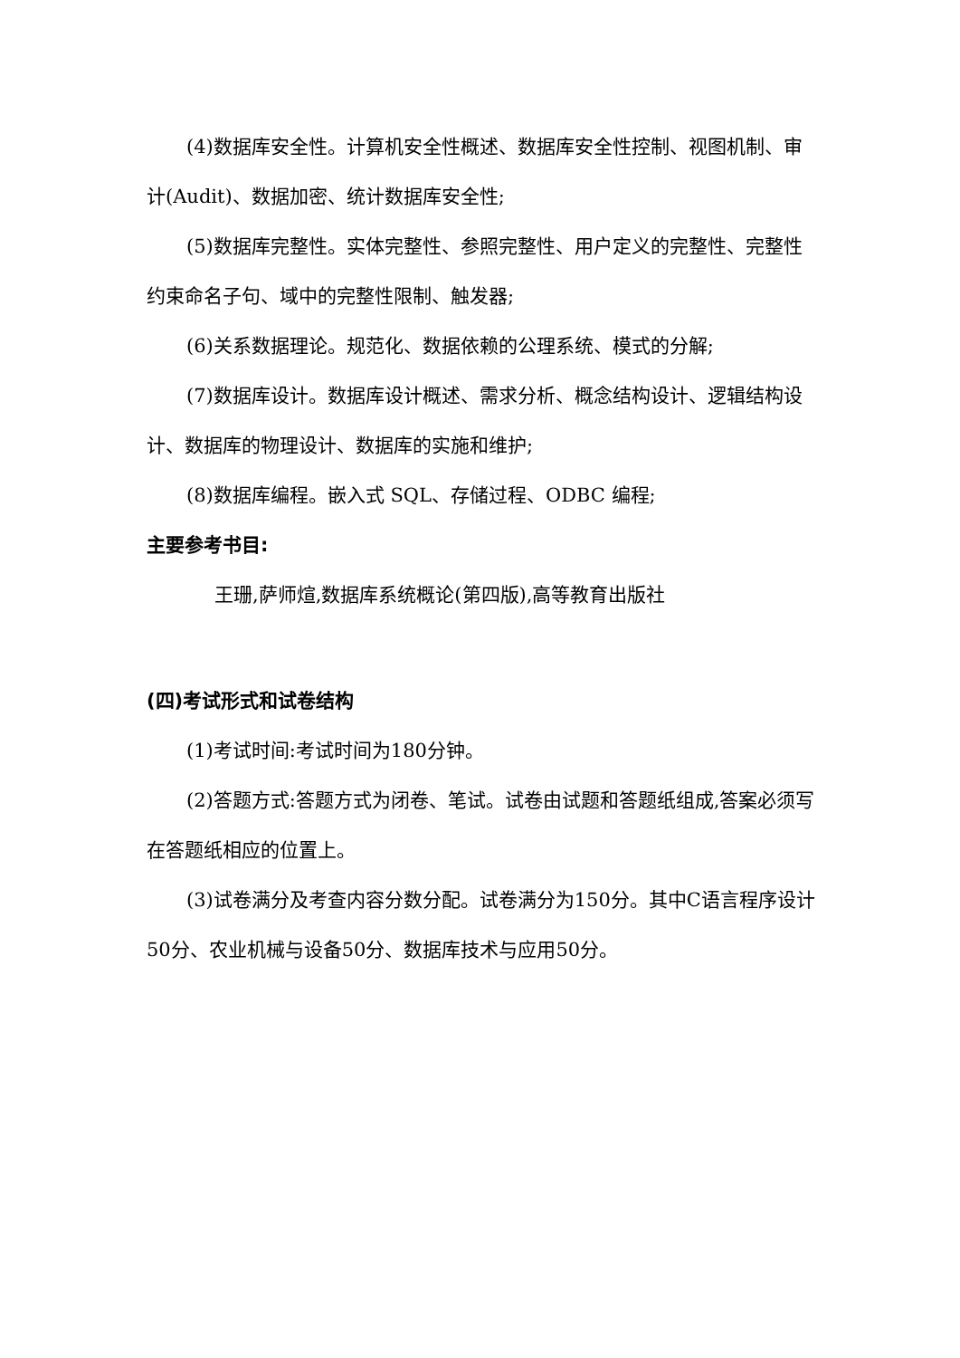(4)数据库安全性。计算机安全性概述、数据库安全性控制、视图机制、审计(Audit)、数据加密、统计数据库安全性;
(5)数据库完整性。实体完整性、参照完整性、用户定义的完整性、完整性约束命名子句、域中的完整性限制、触发器;
(6)关系数据理论。规范化、数据依赖的公理系统、模式的分解;
(7)数据库设计。数据库设计概述、需求分析、概念结构设计、逻辑结构设计、数据库的物理设计、数据库的实施和维护;
(8)数据库编程。嵌入式 SQL、存储过程、ODBC 编程;
主要参考书目:
王珊,萨师煊,数据库系统概论(第四版),高等教育出版社
(四)考试形式和试卷结构
(1)考试时间:考试时间为180分钟。
(2)答题方式:答题方式为闭卷、笔试。试卷由试题和答题纸组成,答案必须写在答题纸相应的位置上。
(3)试卷满分及考查内容分数分配。试卷满分为150分。其中C语言程序设计50分、农业机械与设备50分、数据库技术与应用50分。